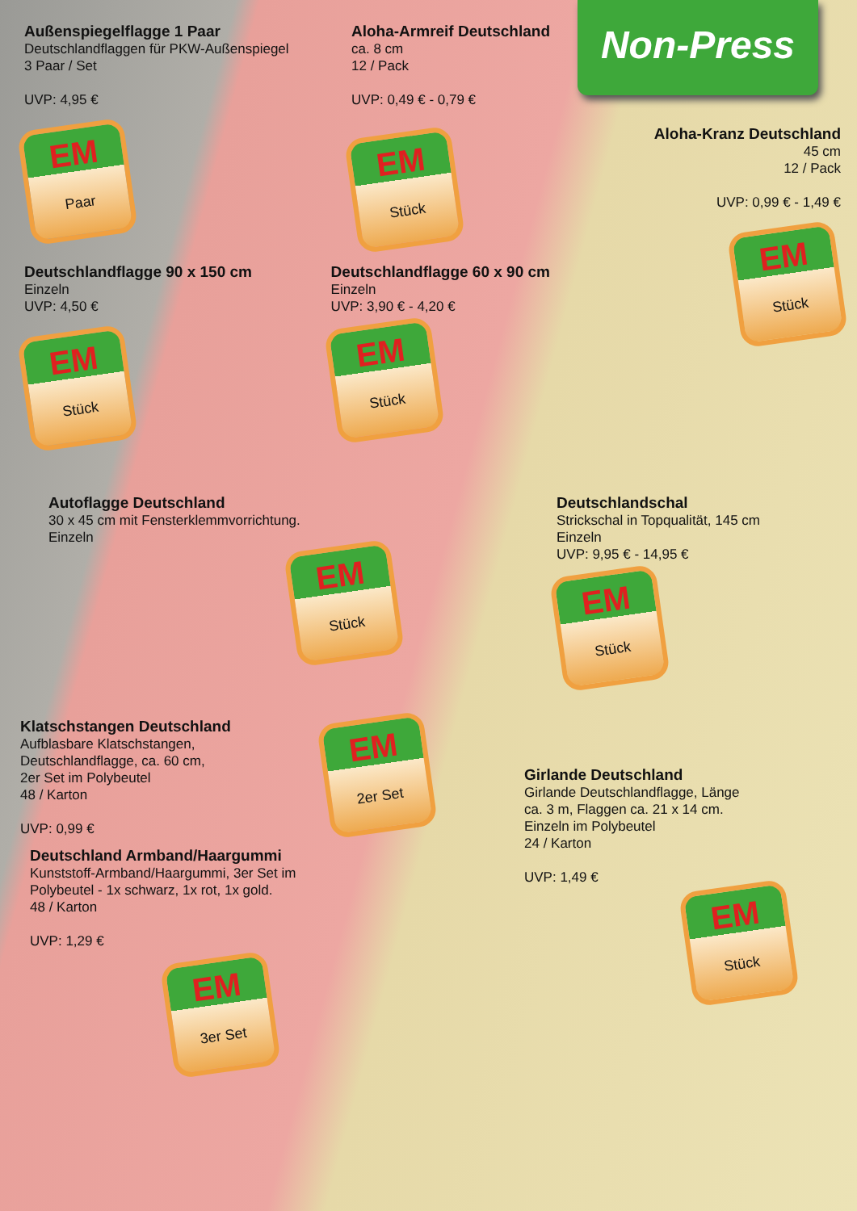Non-Press
Außenspiegelflagge 1 Paar
Deutschlandflaggen für PKW-Außenspiegel
3 Paar / Set
UVP: 4,95 €
EM Paar
Aloha-Armreif Deutschland
ca. 8 cm
12 / Pack
UVP: 0,49 € - 0,79 €
EM Stück
Aloha-Kranz Deutschland
45 cm
12 / Pack
UVP: 0,99 € - 1,49 €
EM Stück
Deutschlandflagge 90 x 150 cm
Einzeln
UVP: 4,50 €
EM Stück
Deutschlandflagge 60 x 90 cm
Einzeln
UVP: 3,90 € - 4,20 €
EM Stück
Autoflagge Deutschland
30 x 45 cm mit Fensterklemmvorrichtung.
Einzeln
EM Stück
Deutschlandschal
Strickschal in Topqualität, 145 cm
Einzeln
UVP: 9,95 € - 14,95 €
EM Stück
Klatschstangen Deutschland
Aufblasbare Klatschstangen,
Deutschlandflagge, ca. 60 cm,
2er Set im Polybeutel
48 / Karton
UVP: 0,99 €
EM 2er Set
Girlande Deutschland
Girlande Deutschlandflagge, Länge
ca. 3 m, Flaggen ca. 21 x 14 cm.
Einzeln im Polybeutel
24 / Karton
UVP: 1,49 €
EM Stück
Deutschland Armband/Haargummi
Kunststoff-Armband/Haargummi, 3er Set im
Polybeutel - 1x schwarz, 1x rot, 1x gold.
48 / Karton
UVP: 1,29 €
EM 3er Set